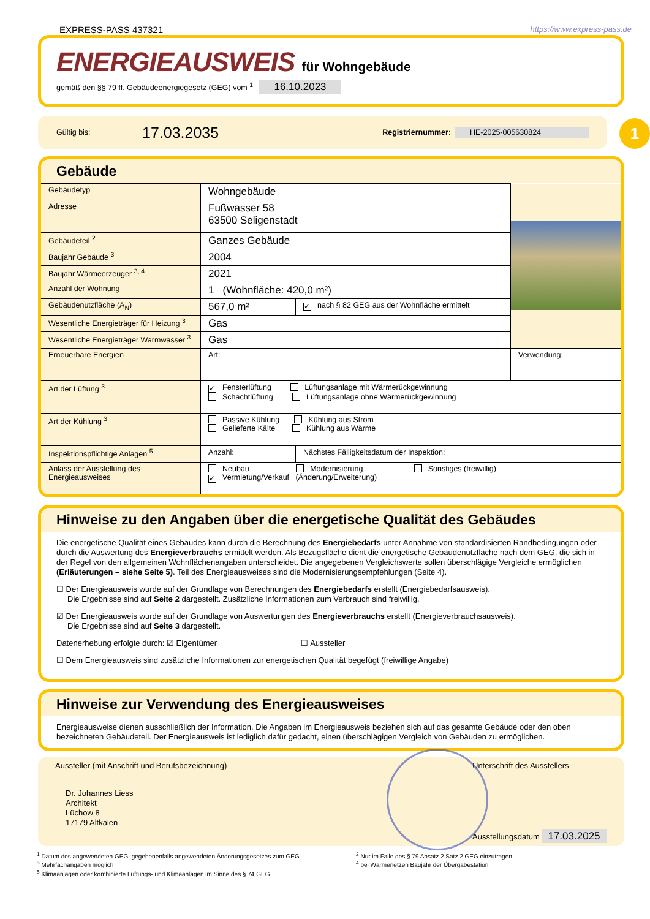EXPRESS-PASS 437321 https://www.express-pass.de
ENERGIEAUSWEIS für Wohngebäude
gemäß den §§ 79 ff. Gebäudeenergiegesetz (GEG) vom <sup>1</sup> 16.10.2023
Gültig bis: 17.03.2035 Registriernummer: HE-2025-005630824
1
Gebäude
| Gebäudetyp | Wohngebäude | | |
| Adresse | Fußwasser 58 63500 Seligenstadt | | |
| Gebäudeteil <sup>2</sup> | Ganzes Gebäude | | |
| Baujahr Gebäude <sup>3</sup> | 2004 | | |
| Baujahr Wärmeerzeuger <sup>3, 4</sup> | 2021 | | |
| Anzahl der Wohnung | 1 (Wohnfläche: 420,0 m²) | | |
| Gebäudenutzfläche (A<sub>N</sub>) | 567,0 m² | ✓ nach § 82 GEG aus der Wohnfläche ermittelt | |
| Wesentliche Energieträger für Heizung <sup>3</sup> | Gas | | |
| Wesentliche Energieträger Warmwasser <sup>3</sup> | Gas | | |
| Erneuerbare Energien | Art: | | Verwendung: |
| Art der Lüftung <sup>3</sup> | ✓ Fensterlüftung Lüftungsanlage mit Wärmerückgewinnung Schachtlüftung Lüftungsanlage ohne Wärmerückgewinnung | | |
| Art der Kühlung <sup>3</sup> | Passive Kühlung Kühlung aus Strom Gelieferte Kälte Kühlung aus Wärme | | |
| Inspektionspflichtige Anlagen <sup>5</sup> | Anzahl: | Nächstes Fälligkeitsdatum der Inspektion: | |
| Anlass der Ausstellung des Energieausweises | Neubau Modernisierung Sonstiges (freiwillig) ✓ Vermietung/Verkauf (Änderung/Erweiterung) | | |
Hinweise zu den Angaben über die energetische Qualität des Gebäudes
Die energetische Qualität eines Gebäudes kann durch die Berechnung des Energiebedarfs unter Annahme von standardisierten Randbedingungen oder durch die Auswertung des Energieverbrauchs ermittelt werden. Als Bezugsfläche dient die energetische Gebäudenutzfläche nach dem GEG, die sich in der Regel von den allgemeinen Wohnflächenangaben unterscheidet. Die angegebenen Vergleichswerte sollen überschlägige Vergleiche ermöglichen (Erläuterungen – siehe Seite 5). Teil des Energieausweises sind die Modernisierungsempfehlungen (Seite 4).
☐ Der Energieausweis wurde auf der Grundlage von Berechnungen des Energiebedarfs erstellt (Energiebedarfsausweis).
Die Ergebnisse sind auf Seite 2 dargestellt. Zusätzliche Informationen zum Verbrauch sind freiwillig.
☑ Der Energieausweis wurde auf der Grundlage von Auswertungen des Energieverbrauchs erstellt (Energieverbrauchsausweis).
Die Ergebnisse sind auf Seite 3 dargestellt.
Datenerhebung erfolgte durch: ☑ Eigentümer ☐ Aussteller
☐ Dem Energieausweis sind zusätzliche Informationen zur energetischen Qualität begefügt (freiwillige Angabe)
Hinweise zur Verwendung des Energieausweises
Energieausweise dienen ausschließlich der Information. Die Angaben im Energieausweis beziehen sich auf das gesamte Gebäude oder den oben bezeichneten Gebäudeteil. Der Energieausweis ist lediglich dafür gedacht, einen überschlägigen Vergleich von Gebäuden zu ermöglichen.
Aussteller (mit Anschrift und Berufsbezeichnung)
Dr. Johannes Liess
Architekt
Lüchow 8
17179 Altkalen
Unterschrift des Ausstellers
Ausstellungsdatum 17.03.2025
<sup>1</sup> Datum des angewendeten GEG, gegebenenfalls angewendeten Änderungsgesetzes zum GEG
<sup>3</sup> Mehrfachangaben möglich
<sup>5</sup> Klimaanlagen oder kombinierte Lüftungs- und Klimaanlagen im Sinne des § 74 GEG
<sup>2</sup> Nur im Falle des § 79 Absatz 2 Satz 2 GEG einzutragen
<sup>4</sup> bei Wärmenetzen Baujahr der Übergabestation